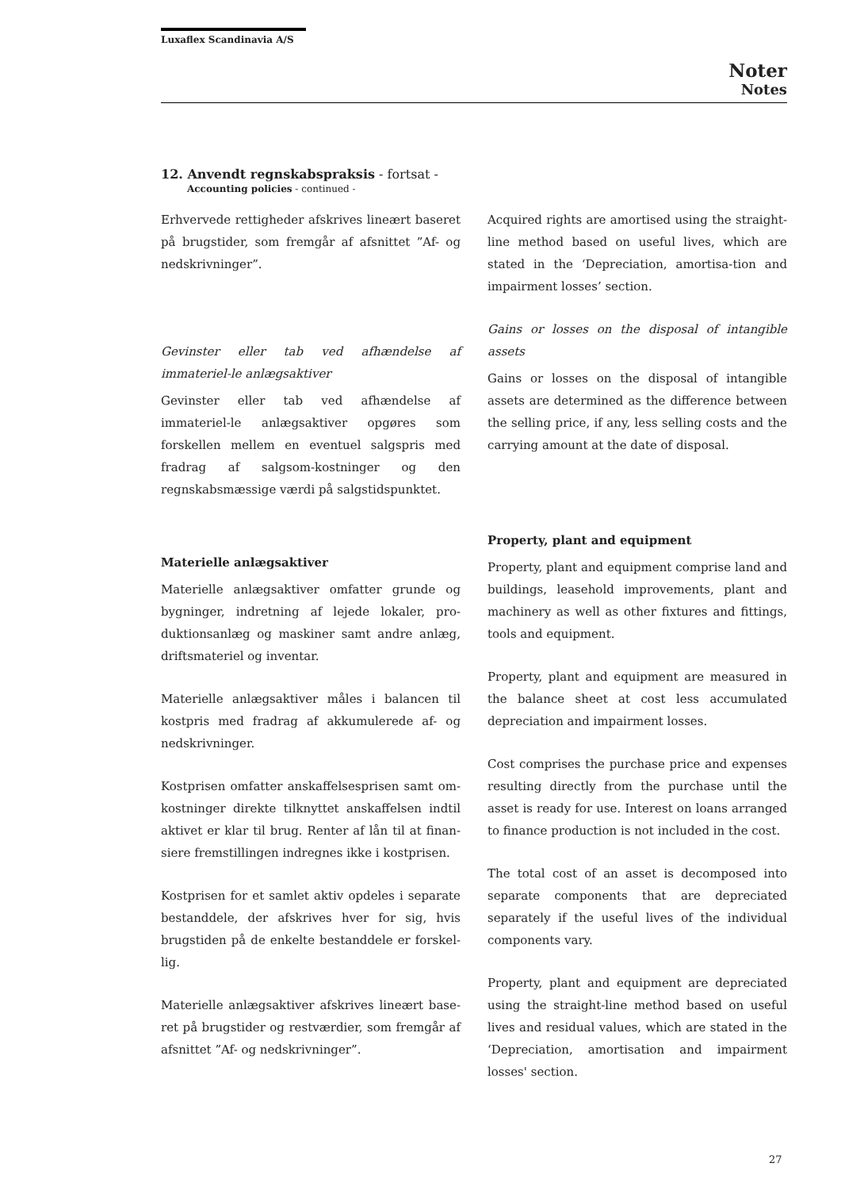Luxaflex Scandinavia A/S
Noter
Notes
12. Anvendt regnskabspraksis - fortsat -
Accounting policies - continued -
Erhvervede rettigheder afskrives lineært baseret på brugstider, som fremgår af afsnittet ”Af- og nedskrivninger”.
Gevinster eller tab ved afhændelse af immateriel-le anlægsaktiver
Gevinster eller tab ved afhændelse af immateriel-le anlægsaktiver opgøres som forskellen mellem en eventuel salgspris med fradrag af salgsom-kostninger og den regnskabsmæssige værdi på salgstidspunktet.
Materielle anlægsaktiver
Materielle anlægsaktiver omfatter grunde og bygninger, indretning af lejede lokaler, pro-duktionsanlæg og maskiner samt andre anlæg, driftsmateriel og inventar.
Materielle anlægsaktiver måles i balancen til kostpris med fradrag af akkumulerede af- og nedskrivninger.
Kostprisen omfatter anskaffelsesprisen samt om-kostninger direkte tilknyttet anskaffelsen indtil aktivet er klar til brug. Renter af lån til at finan-siere fremstillingen indregnes ikke i kostprisen.
Kostprisen for et samlet aktiv opdeles i separate bestanddele, der afskrives hver for sig, hvis brugstiden på de enkelte bestanddele er forskel-lig.
Materielle anlægsaktiver afskrives lineært base-ret på brugstider og restværdier, som fremgår af afsnittet ”Af- og nedskrivninger”.
Acquired rights are amortised using the straight-line method based on useful lives, which are stated in the ‘Depreciation, amortisa-tion and impairment losses’ section.
Gains or losses on the disposal of intangible assets
Gains or losses on the disposal of intangible assets are determined as the difference between the selling price, if any, less selling costs and the carrying amount at the date of disposal.
Property, plant and equipment
Property, plant and equipment comprise land and buildings, leasehold improvements, plant and machinery as well as other fixtures and fittings, tools and equipment.
Property, plant and equipment are measured in the balance sheet at cost less accumulated depreciation and impairment losses.
Cost comprises the purchase price and expenses resulting directly from the purchase until the asset is ready for use. Interest on loans arranged to finance production is not included in the cost.
The total cost of an asset is decomposed into separate components that are depreciated separately if the useful lives of the individual components vary.
Property, plant and equipment are depreciated using the straight-line method based on useful lives and residual values, which are stated in the ‘Depreciation, amortisation and impairment losses' section.
27